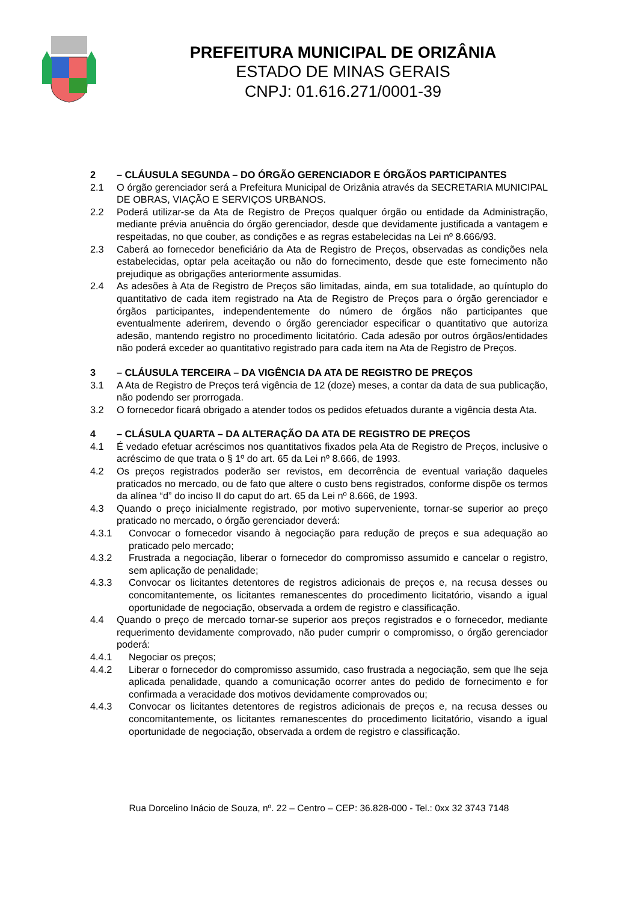PREFEITURA MUNICIPAL DE ORIZÂNIA
ESTADO DE MINAS GERAIS
CNPJ: 01.616.271/0001-39
2 – CLÁUSULA SEGUNDA – DO ÓRGÃO GERENCIADOR E ÓRGÃOS PARTICIPANTES
2.1 O órgão gerenciador será a Prefeitura Municipal de Orizânia através da SECRETARIA MUNICIPAL DE OBRAS, VIAÇÃO E SERVIÇOS URBANOS.
2.2 Poderá utilizar-se da Ata de Registro de Preços qualquer órgão ou entidade da Administração, mediante prévia anuência do órgão gerenciador, desde que devidamente justificada a vantagem e respeitadas, no que couber, as condições e as regras estabelecidas na Lei nº 8.666/93.
2.3 Caberá ao fornecedor beneficiário da Ata de Registro de Preços, observadas as condições nela estabelecidas, optar pela aceitação ou não do fornecimento, desde que este fornecimento não prejudique as obrigações anteriormente assumidas.
2.4 As adesões à Ata de Registro de Preços são limitadas, ainda, em sua totalidade, ao quíntuplo do quantitativo de cada item registrado na Ata de Registro de Preços para o órgão gerenciador e órgãos participantes, independentemente do número de órgãos não participantes que eventualmente aderirem, devendo o órgão gerenciador especificar o quantitativo que autoriza adesão, mantendo registro no procedimento licitatório. Cada adesão por outros órgãos/entidades não poderá exceder ao quantitativo registrado para cada item na Ata de Registro de Preços.
3 – CLÁUSULA TERCEIRA – DA VIGÊNCIA DA ATA DE REGISTRO DE PREÇOS
3.1 A Ata de Registro de Preços terá vigência de 12 (doze) meses, a contar da data de sua publicação, não podendo ser prorrogada.
3.2 O fornecedor ficará obrigado a atender todos os pedidos efetuados durante a vigência desta Ata.
4 – CLÁSULA QUARTA – DA ALTERAÇÃO DA ATA DE REGISTRO DE PREÇOS
4.1 É vedado efetuar acréscimos nos quantitativos fixados pela Ata de Registro de Preços, inclusive o acréscimo de que trata o § 1º do art. 65 da Lei nº 8.666, de 1993.
4.2 Os preços registrados poderão ser revistos, em decorrência de eventual variação daqueles praticados no mercado, ou de fato que altere o custo bens registrados, conforme dispõe os termos da alínea “d” do inciso II do caput do art. 65 da Lei nº 8.666, de 1993.
4.3 Quando o preço inicialmente registrado, por motivo superveniente, tornar-se superior ao preço praticado no mercado, o órgão gerenciador deverá:
4.3.1 Convocar o fornecedor visando à negociação para redução de preços e sua adequação ao praticado pelo mercado;
4.3.2 Frustrada a negociação, liberar o fornecedor do compromisso assumido e cancelar o registro, sem aplicação de penalidade;
4.3.3 Convocar os licitantes detentores de registros adicionais de preços e, na recusa desses ou concomitantemente, os licitantes remanescentes do procedimento licitatório, visando a igual oportunidade de negociação, observada a ordem de registro e classificação.
4.4 Quando o preço de mercado tornar-se superior aos preços registrados e o fornecedor, mediante requerimento devidamente comprovado, não puder cumprir o compromisso, o órgão gerenciador poderá:
4.4.1 Negociar os preços;
4.4.2 Liberar o fornecedor do compromisso assumido, caso frustrada a negociação, sem que lhe seja aplicada penalidade, quando a comunicação ocorrer antes do pedido de fornecimento e for confirmada a veracidade dos motivos devidamente comprovados ou;
4.4.3 Convocar os licitantes detentores de registros adicionais de preços e, na recusa desses ou concomitantemente, os licitantes remanescentes do procedimento licitatório, visando a igual oportunidade de negociação, observada a ordem de registro e classificação.
Rua Dorcelino Inácio de Souza, nº. 22 – Centro – CEP: 36.828-000 - Tel.: 0xx 32 3743 7148